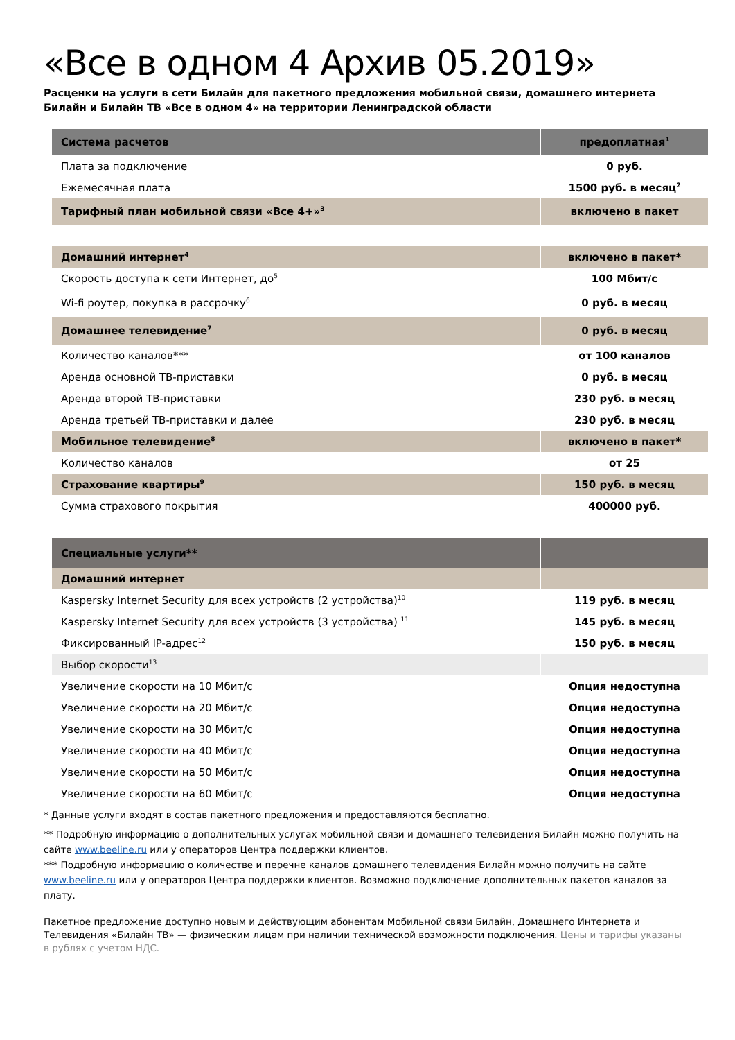«Все в одном 4 Архив 05.2019»
Расценки на услуги в сети Билайн для пакетного предложения мобильной связи, домашнего интернета Билайн и Билайн ТВ «Все в одном 4» на территории Ленинградской области
| Система расчетов | предоплатная<sup>1</sup> |
| Плата за подключение | 0 руб. |
| Ежемесячная плата | 1500 руб. в месяц<sup>2</sup> |
| Тарифный план мобильной связи «Все 4+»<sup>3</sup> | включено в пакет |
| Домашний интернет<sup>4</sup> | включено в пакет* |
| Скорость доступа к сети Интернет, до<sup>5</sup> | 100 Мбит/с |
| Wi-fi роутер, покупка в рассрочку<sup>6</sup> | 0 руб. в месяц |
| Домашнее телевидение<sup>7</sup> | 0 руб. в месяц |
| Количество каналов*** | от 100 каналов |
| Аренда основной ТВ-приставки | 0 руб. в месяц |
| Аренда второй ТВ-приставки | 230 руб. в месяц |
| Аренда третьей ТВ-приставки и далее | 230 руб. в месяц |
| Мобильное телевидение<sup>8</sup> | включено в пакет* |
| Количество каналов | от 25 |
| Страхование квартиры<sup>9</sup> | 150 руб. в месяц |
| Сумма страхового покрытия | 400000 руб. |
| Специальные услуги** | |
| Домашний интернет | |
| Kaspersky Internet Security для всех устройств (2 устройства)<sup>10</sup> | 119 руб. в месяц |
| Kaspersky Internet Security для всех устройств (3 устройства) <sup>11</sup> | 145 руб. в месяц |
| Фиксированный IP-адрес<sup>12</sup> | 150 руб. в месяц |
| Выбор скорости<sup>13</sup> | |
| Увеличение скорости на 10 Мбит/с | Опция недоступна |
| Увеличение скорости на 20 Мбит/с | Опция недоступна |
| Увеличение скорости на 30 Мбит/с | Опция недоступна |
| Увеличение скорости на 40 Мбит/с | Опция недоступна |
| Увеличение скорости на 50 Мбит/с | Опция недоступна |
| Увеличение скорости на 60 Мбит/с | Опция недоступна |
* Данные услуги входят в состав пакетного предложения и предоставляются бесплатно.
** Подробную информацию о дополнительных услугах мобильной связи и домашнего телевидения Билайн можно получить на сайте www.beeline.ru или у операторов Центра поддержки клиентов.
*** Подробную информацию о количестве и перечне каналов домашнего телевидения Билайн можно получить на сайте www.beeline.ru или у операторов Центра поддержки клиентов. Возможно подключение дополнительных пакетов каналов за плату.
Пакетное предложение доступно новым и действующим абонентам Мобильной связи Билайн, Домашнего Интернета и Телевидения «Билайн ТВ» — физическим лицам при наличии технической возможности подключения. Цены и тарифы указаны в рублях с учетом НДС.